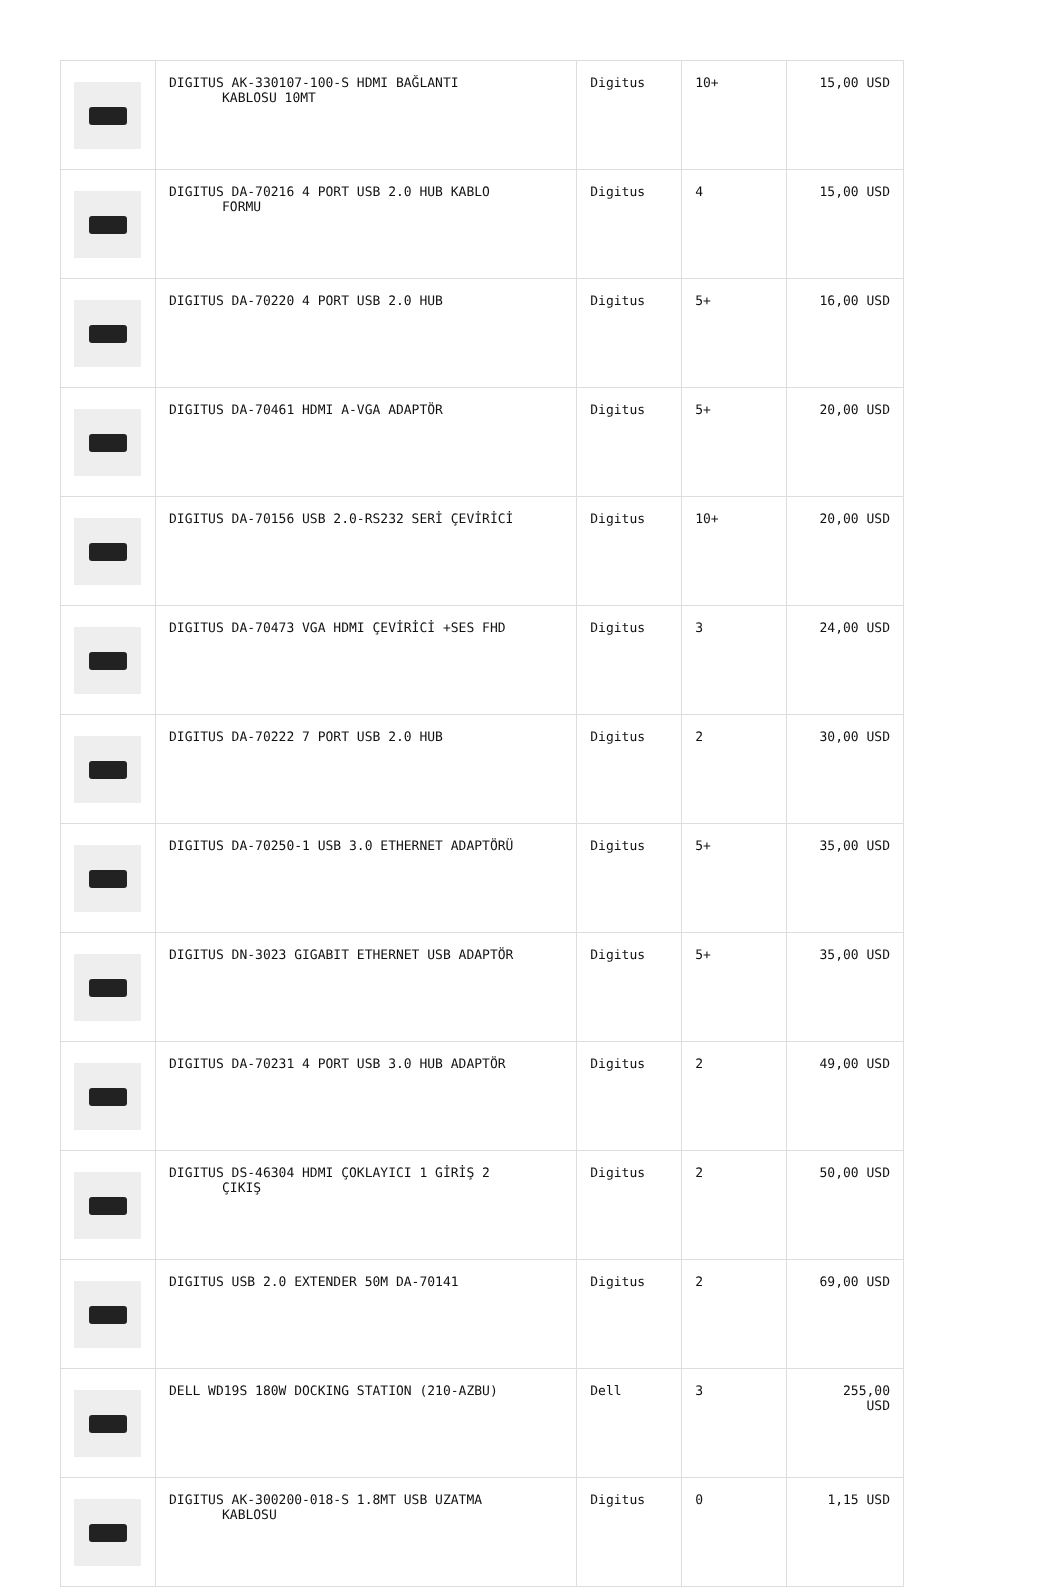| | DIGITUS AK-330107-100-S HDMI BAĞLANTI KABLOSU 10MT | Digitus | 10+ | 15,00 USD |
| | DIGITUS DA-70216 4 PORT USB 2.0 HUB KABLO FORMU | Digitus | 4 | 15,00 USD |
| | DIGITUS DA-70220 4 PORT USB 2.0 HUB | Digitus | 5+ | 16,00 USD |
| | DIGITUS DA-70461 HDMI A-VGA ADAPTÖR | Digitus | 5+ | 20,00 USD |
| | DIGITUS DA-70156 USB 2.0-RS232 SERİ ÇEVİRİCİ | Digitus | 10+ | 20,00 USD |
| | DIGITUS DA-70473 VGA HDMI ÇEVİRİCİ +SES FHD | Digitus | 3 | 24,00 USD |
| | DIGITUS DA-70222 7 PORT USB 2.0 HUB | Digitus | 2 | 30,00 USD |
| | DIGITUS DA-70250-1 USB 3.0 ETHERNET ADAPTÖRÜ | Digitus | 5+ | 35,00 USD |
| | DIGITUS DN-3023 GIGABIT ETHERNET USB ADAPTÖR | Digitus | 5+ | 35,00 USD |
| | DIGITUS DA-70231 4 PORT USB 3.0 HUB ADAPTÖR | Digitus | 2 | 49,00 USD |
| | DIGITUS DS-46304 HDMI ÇOKLAYICI 1 GİRİŞ 2 ÇIKIŞ | Digitus | 2 | 50,00 USD |
| | DIGITUS USB 2.0 EXTENDER 50M DA-70141 | Digitus | 2 | 69,00 USD |
| | DELL WD19S 180W DOCKING STATION (210-AZBU) | Dell | 3 | 255,00 USD |
| | DIGITUS AK-300200-018-S 1.8MT USB UZATMA KABLOSU | Digitus | 0 | 1,15 USD |